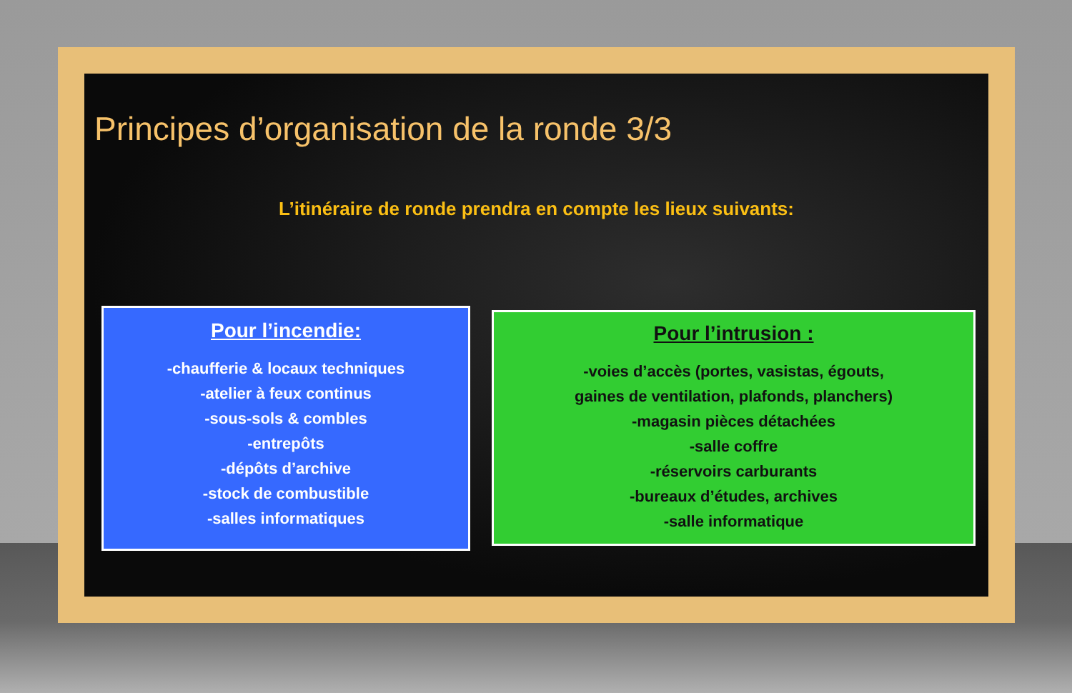Principes d’organisation de la ronde 3/3
L’itinéraire de ronde prendra en compte les lieux suivants:
Pour l’incendie:
-chaufferie & locaux techniques
-atelier à feux continus
-sous-sols & combles
-entrepôts
-dépôts d’archive
-stock de combustible
-salles informatiques
Pour l’intrusion :
-voies d’accès (portes, vasistas, égouts,
gaines de ventilation, plafonds, planchers)
-magasin pièces détachées
-salle coffre
-réservoirs carburants
-bureaux d’études, archives
-salle informatique